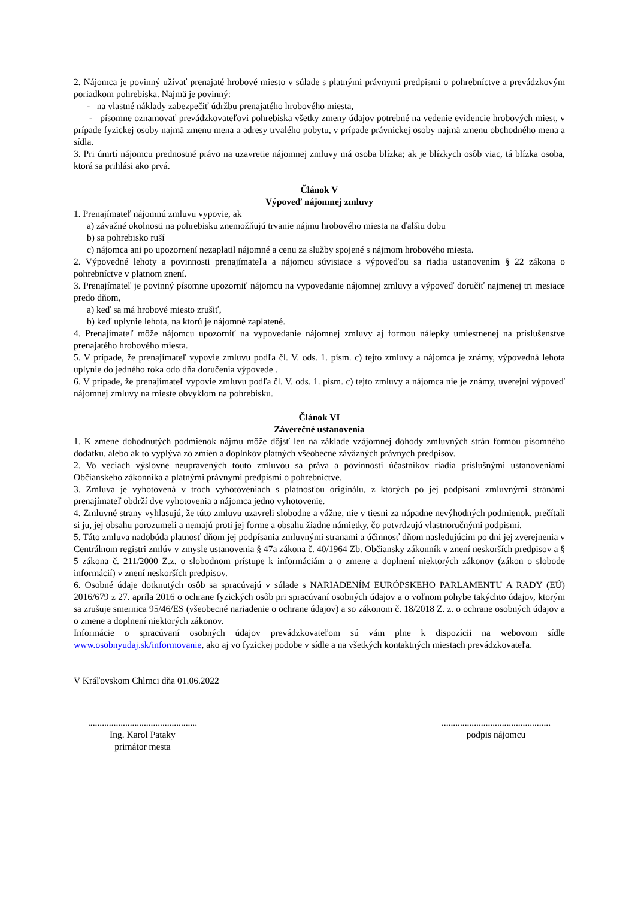2. Nájomca je povinný užívať prenajaté hrobové miesto v súlade s platnými právnymi predpismi o pohrebníctve a prevádzkovým poriadkom pohrebiska. Najmä je povinný:
- na vlastné náklady zabezpečiť údržbu prenajatého hrobového miesta,
- písomne oznamovať prevádzkovateľovi pohrebiska všetky zmeny údajov potrebné na vedenie evidencie hrobových miest, v prípade fyzickej osoby najmä zmenu mena a adresy trvalého pobytu, v prípade právnickej osoby najmä zmenu obchodného mena a sídla.
3. Pri úmrtí nájomcu prednostné právo na uzavretie nájomnej zmluvy má osoba blízka; ak je blízkych osôb viac, tá blízka osoba, ktorá sa prihlási ako prvá.
Článok V
Výpoveď nájomnej zmluvy
1. Prenajímateľ nájomnú zmluvu vypovie, ak
a) závažné okolnosti na pohrebisku znemožňujú trvanie nájmu hrobového miesta na ďalšiu dobu
b) sa pohrebisko ruší
c) nájomca ani po upozornení nezaplatil nájomné a cenu za služby spojené s nájmom hrobového miesta.
2. Výpovedné lehoty a povinnosti prenajímateľa a nájomcu súvisiace s výpoveďou sa riadia ustanovením § 22 zákona o pohrebníctve v platnom znení.
3. Prenajímateľ je povinný písomne upozorniť nájomcu na vypovedanie nájomnej zmluvy a výpoveď doručiť najmenej tri mesiace predo dňom,
a) keď sa má hrobové miesto zrušiť,
b) keď uplynie lehota, na ktorú je nájomné zaplatené.
4. Prenajímateľ môže nájomcu upozorniť na vypovedanie nájomnej zmluvy aj formou nálepky umiestnenej na príslušenstve prenajatého hrobového miesta.
5. V prípade, že prenajímateľ vypovie zmluvu podľa čl. V. ods. 1. písm. c) tejto zmluvy a nájomca je známy, výpovedná lehota uplynie do jedného roka odo dňa doručenia výpovede .
6. V prípade, že prenajímateľ vypovie zmluvu podľa čl. V. ods. 1. písm. c) tejto zmluvy a nájomca nie je známy, uverejní výpoveď nájomnej zmluvy na mieste obvyklom na pohrebisku.
Článok VI
Záverečné ustanovenia
1. K zmene dohodnutých podmienok nájmu môže dôjsť len na základe vzájomnej dohody zmluvných strán formou písomného dodatku, alebo ak to vyplýva zo zmien a doplnkov platných všeobecne záväzných právnych predpisov.
2. Vo veciach výslovne neupravených touto zmluvou sa práva a povinnosti účastníkov riadia príslušnými ustanoveniami Občianskeho zákonníka a platnými právnymi predpismi o pohrebníctve.
3. Zmluva je vyhotovená v troch vyhotoveniach s platnosťou originálu, z ktorých po jej podpísaní zmluvnými stranami prenajímateľ obdrží dve vyhotovenia a nájomca jedno vyhotovenie.
4. Zmluvné strany vyhlasujú, že túto zmluvu uzavreli slobodne a vážne, nie v tiesni za nápadne nevýhodných podmienok, prečítali si ju, jej obsahu porozumeli a nemajú proti jej forme a obsahu žiadne námietky, čo potvrdzujú vlastnoručnými podpismi.
5. Táto zmluva nadobúda platnosť dňom jej podpísania zmluvnými stranami a účinnosť dňom nasledujúcim po dni jej zverejnenia v Centrálnom registri zmlúv v zmysle ustanovenia § 47a zákona č. 40/1964 Zb. Občiansky zákonník v znení neskorších predpisov a § 5 zákona č. 211/2000 Z.z. o slobodnom prístupe k informáciám a o zmene a doplnení niektorých zákonov (zákon o slobode informácií) v znení neskorších predpisov.
6. Osobné údaje dotknutých osôb sa spracúvajú v súlade s NARIADENÍM EURÓPSKEHO PARLAMENTU A RADY (EÚ) 2016/679 z 27. apríla 2016 o ochrane fyzických osôb pri spracúvaní osobných údajov a o voľnom pohybe takýchto údajov, ktorým sa zrušuje smernica 95/46/ES (všeobecné nariadenie o ochrane údajov) a so zákonom č. 18/2018 Z. z. o ochrane osobných údajov a o zmene a doplnení niektorých zákonov.
Informácie o spracúvaní osobných údajov prevádzkovateľom sú vám plne k dispozícii na webovom sídle www.osobnyudaj.sk/informovanie, ako aj vo fyzickej podobe v sídle a na všetkých kontaktných miestach prevádzkovateľa.
V Kráľovskom Chlmci dňa 01.06.2022
...............................................
Ing. Karol Pataky
primátor mesta
...............................................
podpis nájomcu